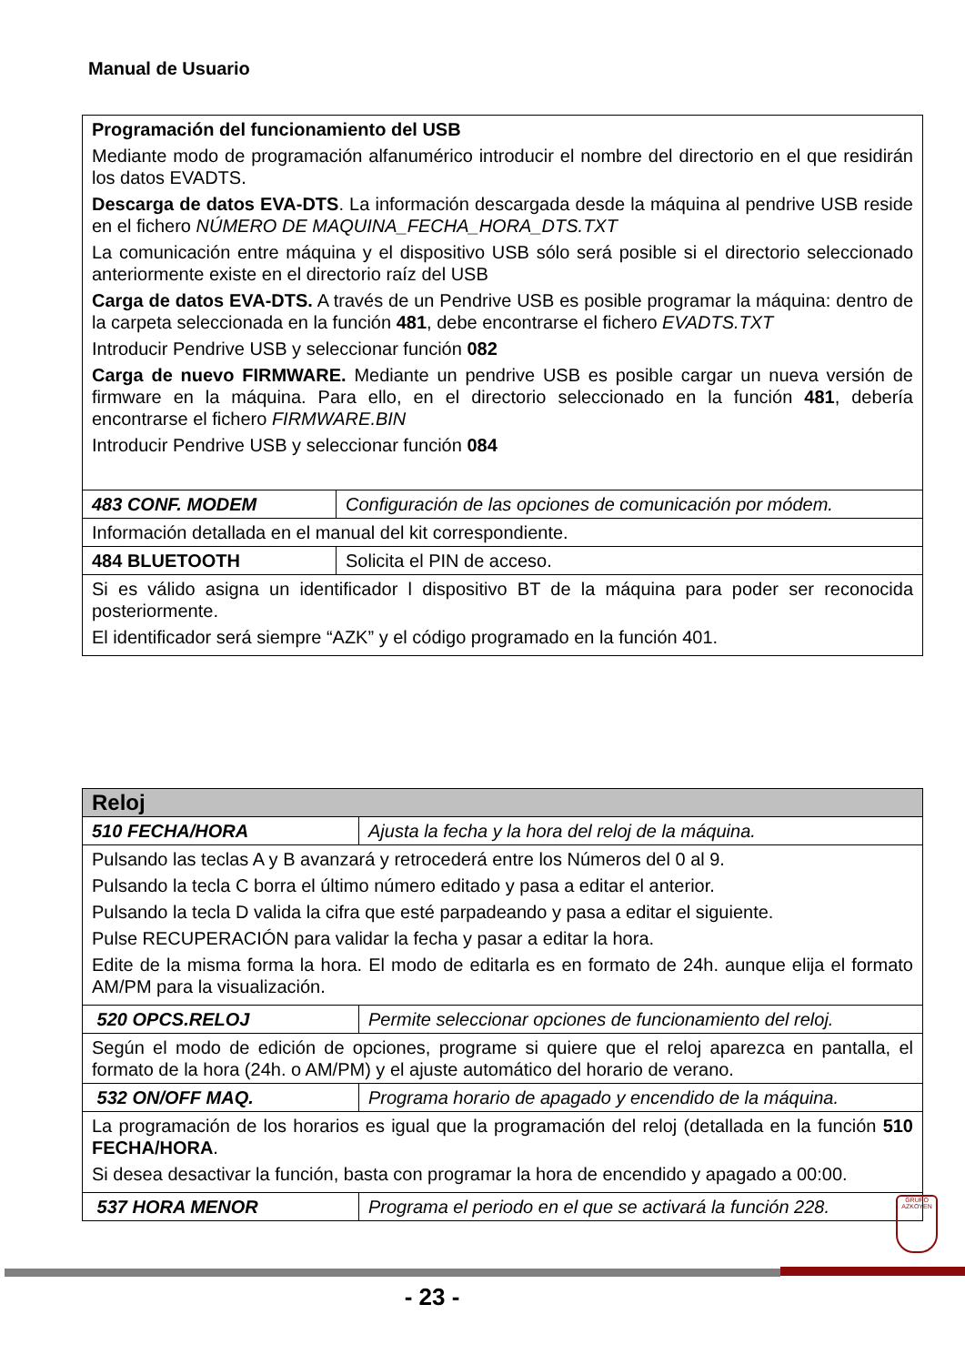Manual de Usuario
| Programación del funcionamiento del USB Mediante modo de programación alfanumérico introducir el nombre del directorio en el que residirán los datos EVADTS. Descarga de datos EVA-DTS . La información descargada desde la máquina al pendrive USB reside en el fichero NÚMERO DE MAQUINA_FECHA_HORA_DTS.TXT La comunicación entre máquina y el dispositivo USB sólo será posible si el directorio seleccionado anteriormente existe en el directorio raíz del USB Carga de datos EVA-DTS. A través de un Pendrive USB es posible programar la máquina: dentro de la carpeta seleccionada en la función 481 , debe encontrarse el fichero EVADTS.TXT Introducir Pendrive USB y seleccionar función 082 Carga de nuevo FIRMWARE. Mediante un pendrive USB es posible cargar un nueva versión de firmware en la máquina. Para ello, en el directorio seleccionado en la función 481 , debería encontrarse el fichero FIRMWARE.BIN Introducir Pendrive USB y seleccionar función 084 | |
| 483 CONF. MODEM | Configuración de las opciones de comunicación por módem. |
| Información detallada en el manual del kit correspondiente. | |
| 484 BLUETOOTH | Solicita el PIN de acceso. |
| Si es válido asigna un identificador l dispositivo BT de la máquina para poder ser reconocida posteriormente. El identificador será siempre “AZK” y el código programado en la función 401. | |
| Reloj | |
| 510 FECHA/HORA | Ajusta la fecha y la hora del reloj de la máquina. |
| Pulsando las teclas A y B avanzará y retrocederá entre los Números del 0 al 9. Pulsando la tecla C borra el último número editado y pasa a editar el anterior. Pulsando la tecla D valida la cifra que esté parpadeando y pasa a editar el siguiente. Pulse RECUPERACIÓN para validar la fecha y pasar a editar la hora. Edite de la misma forma la hora. El modo de editarla es en formato de 24h. aunque elija el formato AM/PM para la visualización. | |
| 520 OPCS.RELOJ | Permite seleccionar opciones de funcionamiento del reloj. |
| Según el modo de edición de opciones, programe si quiere que el reloj aparezca en pantalla, el formato de la hora (24h. o AM/PM) y el ajuste automático del horario de verano. | |
| 532 ON/OFF MAQ. | Programa horario de apagado y encendido de la máquina. |
| La programación de los horarios es igual que la programación del reloj (detallada en la función 510 FECHA/HORA . Si desea desactivar la función, basta con programar la hora de encendido y apagado a 00:00. | |
| 537 HORA MENOR | Programa el periodo en el que se activará la función 228. |
GRUPO
AZKOYEN
- 23 -